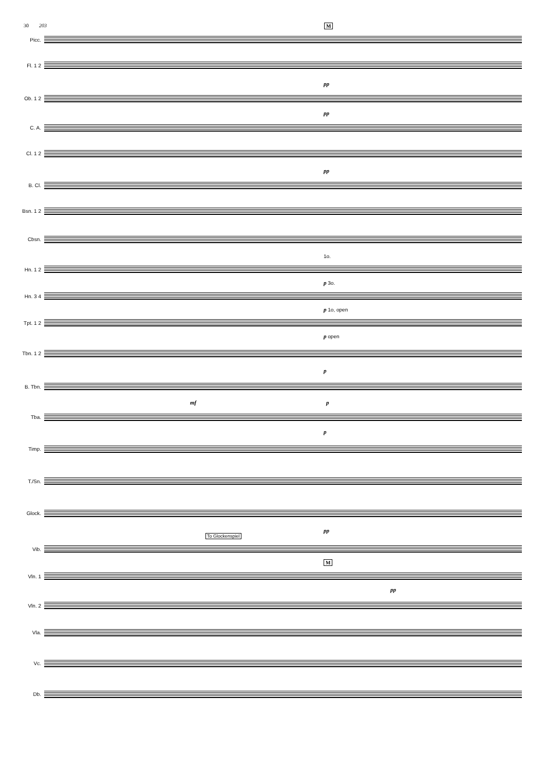30 203 M
Picc.
Fl. 1 2
pp
Ob. 1 2
pp
C. A.
Cl. 1 2
pp
B. Cl.
Bsn. 1 2
Cbsn.
1o.
Hn. 1 2
p 3o.
Hn. 3 4
p 1o, open
Tpt. 1 2
p open
Tbn. 1 2
p
B. Tbn.
mf p
Tba.
p
Timp.
T./Sn.
Glock.
pp
To Glockenspiel
Vib.
M
Vln. 1
pp
Vln. 2
Vla.
Vc.
Db.